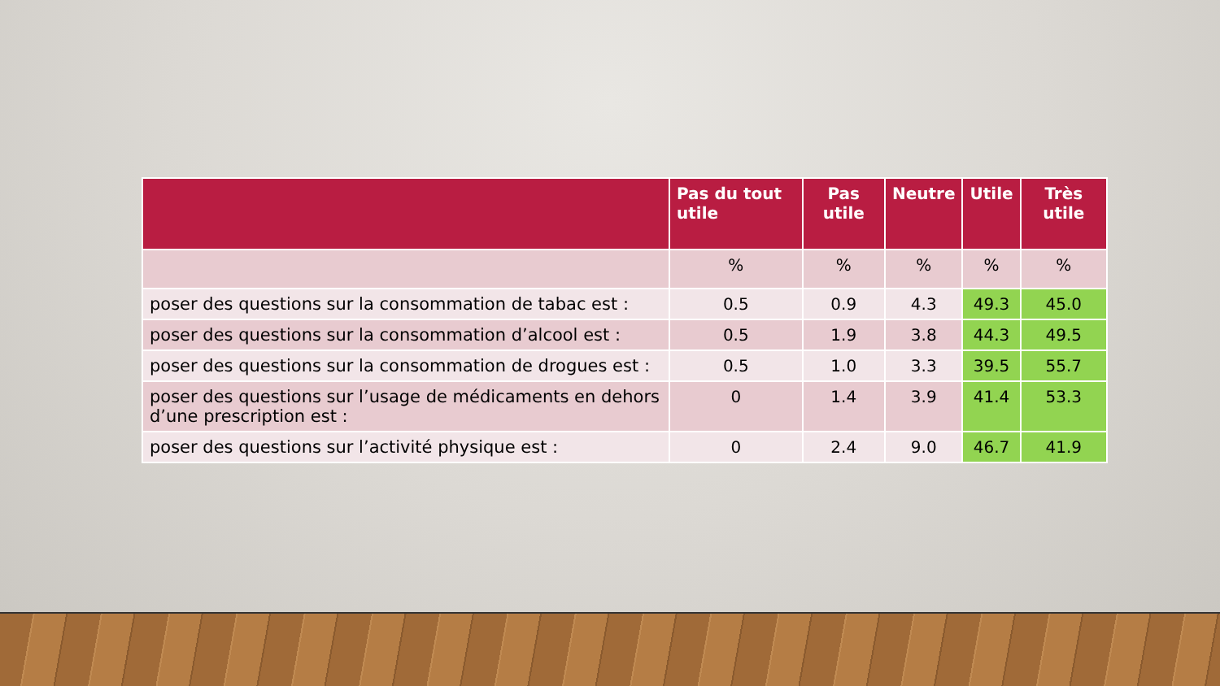| | Pas du tout utile | Pas utile | Neutre | Utile | Très utile |
| --- | --- | --- | --- | --- | --- |
| | % | % | % | % | % |
| poser des questions sur la consommation de tabac est : | 0.5 | 0.9 | 4.3 | 49.3 | 45.0 |
| poser des questions sur la consommation d’alcool est : | 0.5 | 1.9 | 3.8 | 44.3 | 49.5 |
| poser des questions sur la consommation de drogues est : | 0.5 | 1.0 | 3.3 | 39.5 | 55.7 |
| poser des questions sur l’usage de médicaments en dehors d’une prescription est : | 0 | 1.4 | 3.9 | 41.4 | 53.3 |
| poser des questions sur l’activité physique est : | 0 | 2.4 | 9.0 | 46.7 | 41.9 |